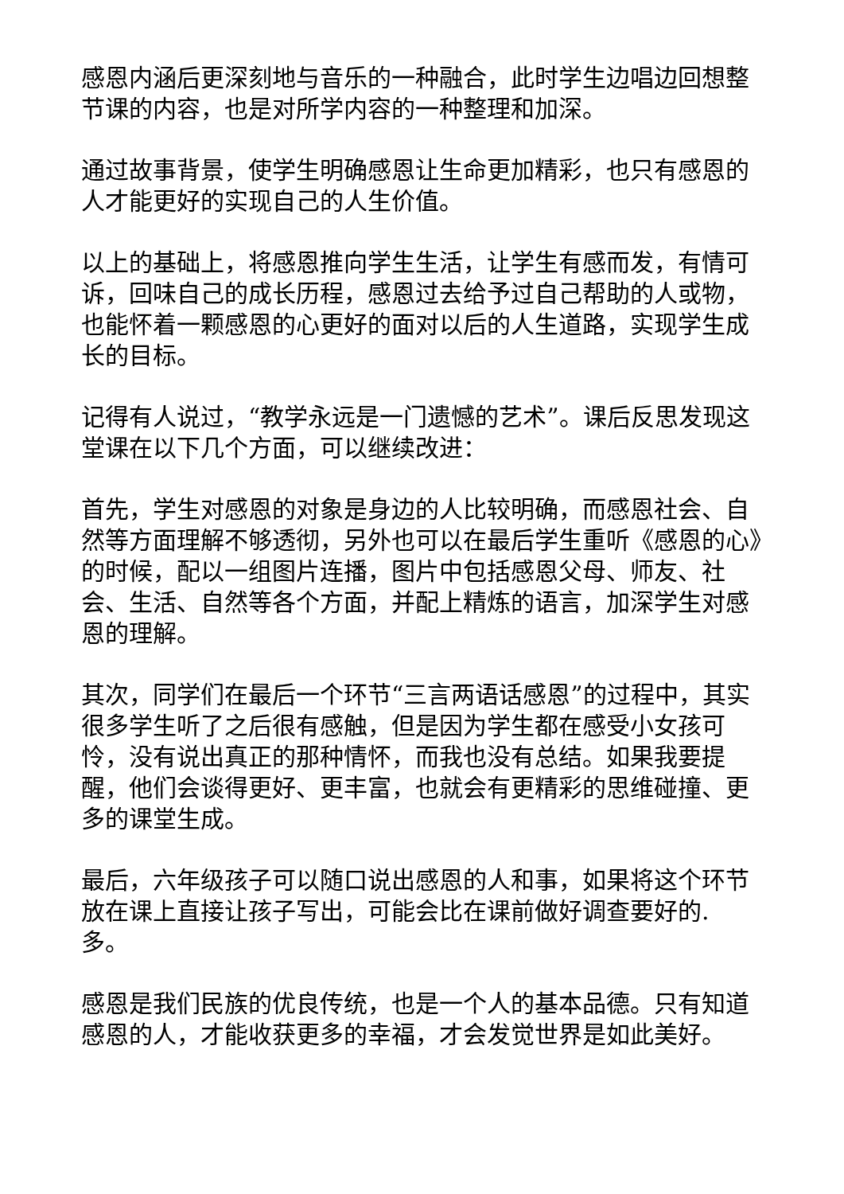感恩内涵后更深刻地与音乐的一种融合，此时学生边唱边回想整节课的内容，也是对所学内容的一种整理和加深。
通过故事背景，使学生明确感恩让生命更加精彩，也只有感恩的人才能更好的实现自己的人生价值。
以上的基础上，将感恩推向学生生活，让学生有感而发，有情可诉，回味自己的成长历程，感恩过去给予过自己帮助的人或物，也能怀着一颗感恩的心更好的面对以后的人生道路，实现学生成长的目标。
记得有人说过，“教学永远是一门遗憾的艺术”。课后反思发现这堂课在以下几个方面，可以继续改进：
首先，学生对感恩的对象是身边的人比较明确，而感恩社会、自然等方面理解不够透彻，另外也可以在最后学生重听《感恩的心》的时候，配以一组图片连播，图片中包括感恩父母、师友、社会、生活、自然等各个方面，并配上精炼的语言，加深学生对感恩的理解。
其次，同学们在最后一个环节“三言两语话感恩”的过程中，其实很多学生听了之后很有感触，但是因为学生都在感受小女孩可怜，没有说出真正的那种情怀，而我也没有总结。如果我要提醒，他们会谈得更好、更丰富，也就会有更精彩的思维碰撞、更多的课堂生成。
最后，六年级孩子可以随口说出感恩的人和事，如果将这个环节放在课上直接让孩子写出，可能会比在课前做好调查要好的. 多。
感恩是我们民族的优良传统，也是一个人的基本品德。只有知道感恩的人，才能收获更多的幸福，才会发觉世界是如此美好。